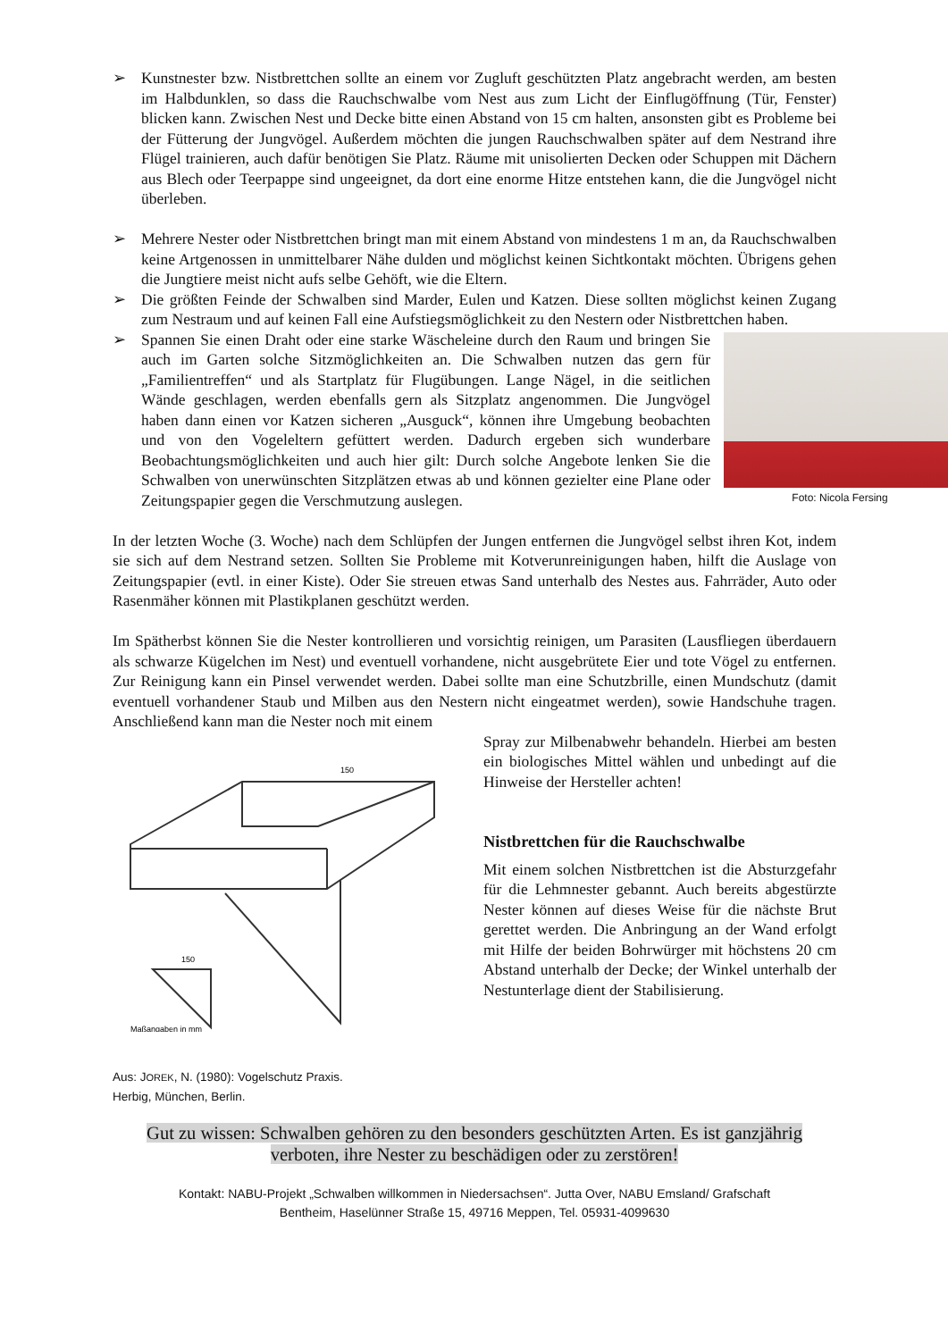➢ Kunstnester bzw. Nistbrettchen sollte an einem vor Zugluft geschützten Platz angebracht werden, am besten im Halbdunklen, so dass die Rauchschwalbe vom Nest aus zum Licht der Einflugöffnung (Tür, Fenster) blicken kann. Zwischen Nest und Decke bitte einen Abstand von 15 cm halten, ansonsten gibt es Probleme bei der Fütterung der Jungvögel. Außerdem möchten die jungen Rauchschwalben später auf dem Nestrand ihre Flügel trainieren, auch dafür benötigen Sie Platz. Räume mit unisolierten Decken oder Schuppen mit Dächern aus Blech oder Teerpappe sind ungeeignet, da dort eine enorme Hitze entstehen kann, die die Jungvögel nicht überleben.
➢ Mehrere Nester oder Nistbrettchen bringt man mit einem Abstand von mindestens 1 m an, da Rauchschwalben keine Artgenossen in unmittelbarer Nähe dulden und möglichst keinen Sichtkontakt möchten. Übrigens gehen die Jungtiere meist nicht aufs selbe Gehöft, wie die Eltern.
➢ Die größten Feinde der Schwalben sind Marder, Eulen und Katzen. Diese sollten möglichst keinen Zugang zum Nestraum und auf keinen Fall eine Aufstiegsmöglichkeit zu den Nestern oder Nistbrettchen haben.
Foto: Nicola Fersing
➢ Spannen Sie einen Draht oder eine starke Wäscheleine durch den Raum und bringen Sie auch im Garten solche Sitzmöglichkeiten an. Die Schwalben nutzen das gern für „Familientreffen“ und als Startplatz für Flugübungen. Lange Nägel, in die seitlichen Wände geschlagen, werden ebenfalls gern als Sitzplatz angenommen. Die Jungvögel haben dann einen vor Katzen sicheren „Ausguck“, können ihre Umgebung beobachten und von den Vogeleltern gefüttert werden. Dadurch ergeben sich wunderbare Beobachtungsmöglichkeiten und auch hier gilt: Durch solche Angebote lenken Sie die Schwalben von unerwünschten Sitzplätzen etwas ab und können gezielter eine Plane oder Zeitungspapier gegen die Verschmutzung auslegen.
In der letzten Woche (3. Woche) nach dem Schlüpfen der Jungen entfernen die Jungvögel selbst ihren Kot, indem sie sich auf dem Nestrand setzen. Sollten Sie Probleme mit Kotverunreinigungen haben, hilft die Auslage von Zeitungspapier (evtl. in einer Kiste). Oder Sie streuen etwas Sand unterhalb des Nestes aus. Fahrräder, Auto oder Rasenmäher können mit Plastikplanen geschützt werden.
Im Spätherbst können Sie die Nester kontrollieren und vorsichtig reinigen, um Parasiten (Lausfliegen überdauern als schwarze Kügelchen im Nest) und eventuell vorhandene, nicht ausgebrütete Eier und tote Vögel zu entfernen. Zur Reinigung kann ein Pinsel verwendet werden. Dabei sollte man eine Schutzbrille, einen Mundschutz (damit eventuell vorhandener Staub und Milben aus den Nestern nicht eingeatmet werden), sowie Handschuhe tragen. Anschließend kann man die Nester noch mit einem
150
150
Maßangaben in mm
Spray zur Milbenabwehr behandeln. Hierbei am besten ein biologisches Mittel wählen und unbedingt auf die Hinweise der Hersteller achten!
Nistbrettchen für die Rauchschwalbe
Mit einem solchen Nistbrettchen ist die Absturzgefahr für die Lehmnester gebannt. Auch bereits abgestürzte Nester können auf dieses Weise für die nächste Brut gerettet werden. Die Anbringung an der Wand erfolgt mit Hilfe der beiden Bohrwürger mit höchstens 20 cm Abstand unterhalb der Decke; der Winkel unterhalb der Nestunterlage dient der Stabilisierung.
Aus: JOREK, N. (1980): Vogelschutz Praxis.
Herbig, München, Berlin.
Gut zu wissen: Schwalben gehören zu den besonders geschützten Arten. Es ist ganzjährig
verboten, ihre Nester zu beschädigen oder zu zerstören!
Kontakt: NABU-Projekt „Schwalben willkommen in Niedersachsen“. Jutta Over, NABU Emsland/ Grafschaft
Bentheim, Haselünner Straße 15, 49716 Meppen, Tel. 05931-4099630